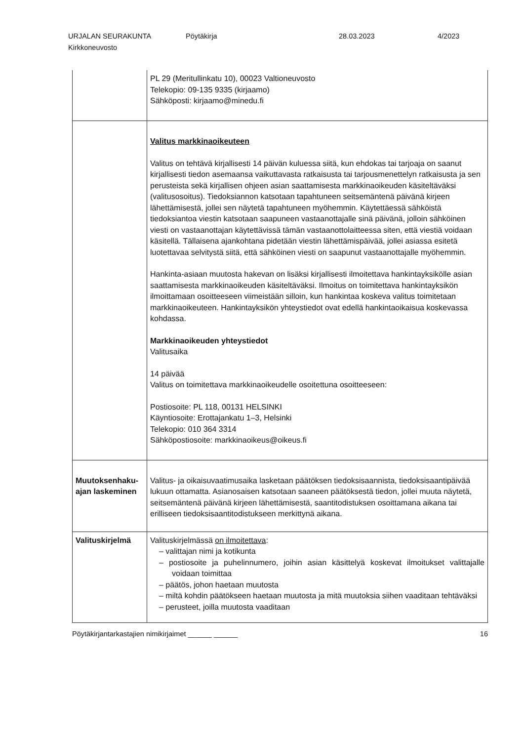URJALAN SEURAKUNTA Pöytäkirja 28.03.2023 4/2023
Kirkkoneuvosto
| | PL 29 (Meritullinkatu 10), 00023 Valtioneuvosto Telekopio: 09-135 9335 (kirjaamo) Sähköposti: kirjaamo@minedu.fi |
| | Valitus markkinaoikeuteen Valitus on tehtävä kirjallisesti 14 päivän kuluessa siitä, kun ehdokas tai tarjoaja on saanut kirjallisesti tiedon asemaansa vaikuttavasta ratkaisusta tai tarjousmenettelyn ratkaisusta ja sen perusteista sekä kirjallisen ohjeen asian saattamisesta markkinaoikeuden käsiteltäväksi (valitusosoitus). Tiedoksiannon katsotaan tapahtuneen seitsemäntenä päivänä kirjeen lähettämisestä, jollei sen näytetä tapahtuneen myöhemmin. Käytettäessä sähköistä tiedoksiantoa viestin katsotaan saapuneen vastaanottajalle sinä päivänä, jolloin sähköinen viesti on vastaanottajan käytettävissä tämän vastaanottolaitteessa siten, että viestiä voidaan käsitellä. Tällaisena ajankohtana pidetään viestin lähettämispäivää, jollei asiassa esitetä luotettavaa selvitystä siitä, että sähköinen viesti on saapunut vastaanottajalle myöhemmin. Hankinta-asiaan muutosta hakevan on lisäksi kirjallisesti ilmoitettava hankintayksikölle asian saattamisesta markkinaoikeuden käsiteltäväksi. Ilmoitus on toimitettava hankintayksikön ilmoittamaan osoitteeseen viimeistään silloin, kun hankintaa koskeva valitus toimitetaan markkinaoikeuteen. Hankintayksikön yhteystiedot ovat edellä hankintaoikaisua koskevassa kohdassa. Markkinaoikeuden yhteystiedot Valitusaika 14 päivää Valitus on toimitettava markkinaoikeudelle osoitettuna osoitteeseen: Postiosoite: PL 118, 00131 HELSINKI Käyntiosoite: Erottajankatu 1–3, Helsinki Telekopio: 010 364 3314 Sähköpostiosoite: markkinaoikeus@oikeus.fi |
| Muutoksenhaku- ajan laskeminen | Valitus- ja oikaisuvaatimusaika lasketaan päätöksen tiedoksisaannista, tiedoksisaantipäivää lukuun ottamatta. Asianosaisen katsotaan saaneen päätöksestä tiedon, jollei muuta näytetä, seitsemäntenä päivänä kirjeen lähettämisestä, saantitodistuksen osoittamana aikana tai erilliseen tiedoksisaantitodistukseen merkittynä aikana. |
| Valituskirjelmä | Valituskirjelmässä on ilmoitettava : – valittajan nimi ja kotikunta – postiosoite ja puhelinnumero, joihin asian käsittelyä koskevat ilmoitukset valittajalle voidaan toimittaa – päätös, johon haetaan muutosta – miltä kohdin päätökseen haetaan muutosta ja mitä muutoksia siihen vaaditaan tehtäväksi – perusteet, joilla muutosta vaaditaan |
Pöytäkirjantarkastajien nimikirjaimet ______ ______ 16